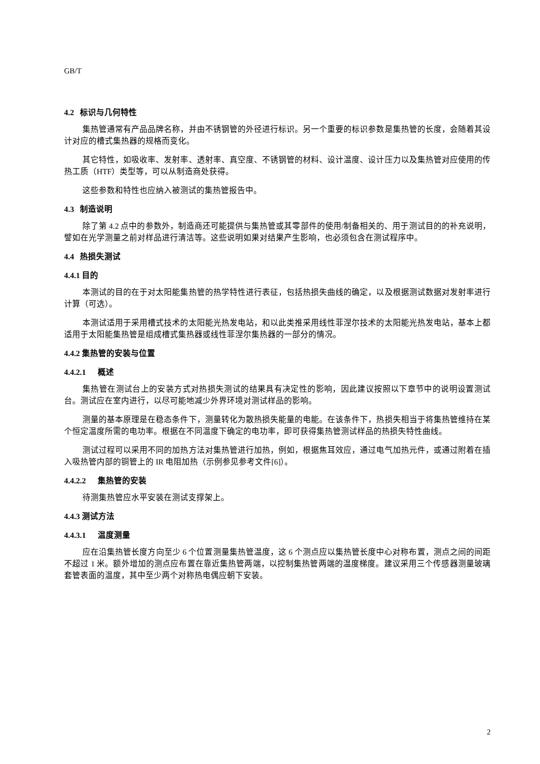GB/T
4.2 标识与几何特性
集热管通常有产品品牌名称，并由不锈钢管的外径进行标识。另一个重要的标识参数是集热管的长度，会随着其设计对应的槽式集热器的规格而变化。
其它特性，如吸收率、发射率、透射率、真空度、不锈钢管的材料、设计温度、设计压力以及集热管对应使用的传热工质（HTF）类型等，可以从制造商处获得。
这些参数和特性也应纳入被测试的集热管报告中。
4.3 制造说明
除了第 4.2 点中的参数外，制造商还可能提供与集热管或其零部件的使用/制备相关的、用于测试目的的补充说明，譬如在光学测量之前对样品进行清洁等。这些说明如果对结果产生影响，也必须包含在测试程序中。
4.4 热损失测试
4.4.1 目的
本测试的目的在于对太阳能集热管的热学特性进行表征，包括热损失曲线的确定，以及根据测试数据对发射率进行计算（可选）。
本测试适用于采用槽式技术的太阳能光热发电站，和以此类推采用线性菲涅尔技术的太阳能光热发电站，基本上都适用于太阳能集热管是组成槽式集热器或线性菲涅尔集热器的一部分的情况。
4.4.2 集热管的安装与位置
4.4.2.1 概述
集热管在测试台上的安装方式对热损失测试的结果具有决定性的影响，因此建议按照以下章节中的说明设置测试台。测试应在室内进行，以尽可能地减少外界环境对测试样品的影响。
测量的基本原理是在稳态条件下，测量转化为散热损失能量的电能。在该条件下，热损失相当于将集热管维持在某个恒定温度所需的电功率。根据在不同温度下确定的电功率，即可获得集热管测试样品的热损失特性曲线。
测试过程可以采用不同的加热方法对集热管进行加热，例如，根据焦耳效应，通过电气加热元件，或通过附着在插入吸热管内部的铜管上的 IR 电阻加热（示例参见参考文件[6]）。
4.4.2.2 集热管的安装
待测集热管应水平安装在测试支撑架上。
4.4.3 测试方法
4.4.3.1 温度测量
应在沿集热管长度方向至少 6 个位置测量集热管温度，这 6 个测点应以集热管长度中心对称布置，测点之间的间距不超过 1 米。额外增加的测点应布置在靠近集热管两端，以控制集热管两端的温度梯度。建议采用三个传感器测量玻璃套管表面的温度，其中至少两个对称热电偶应朝下安装。
2